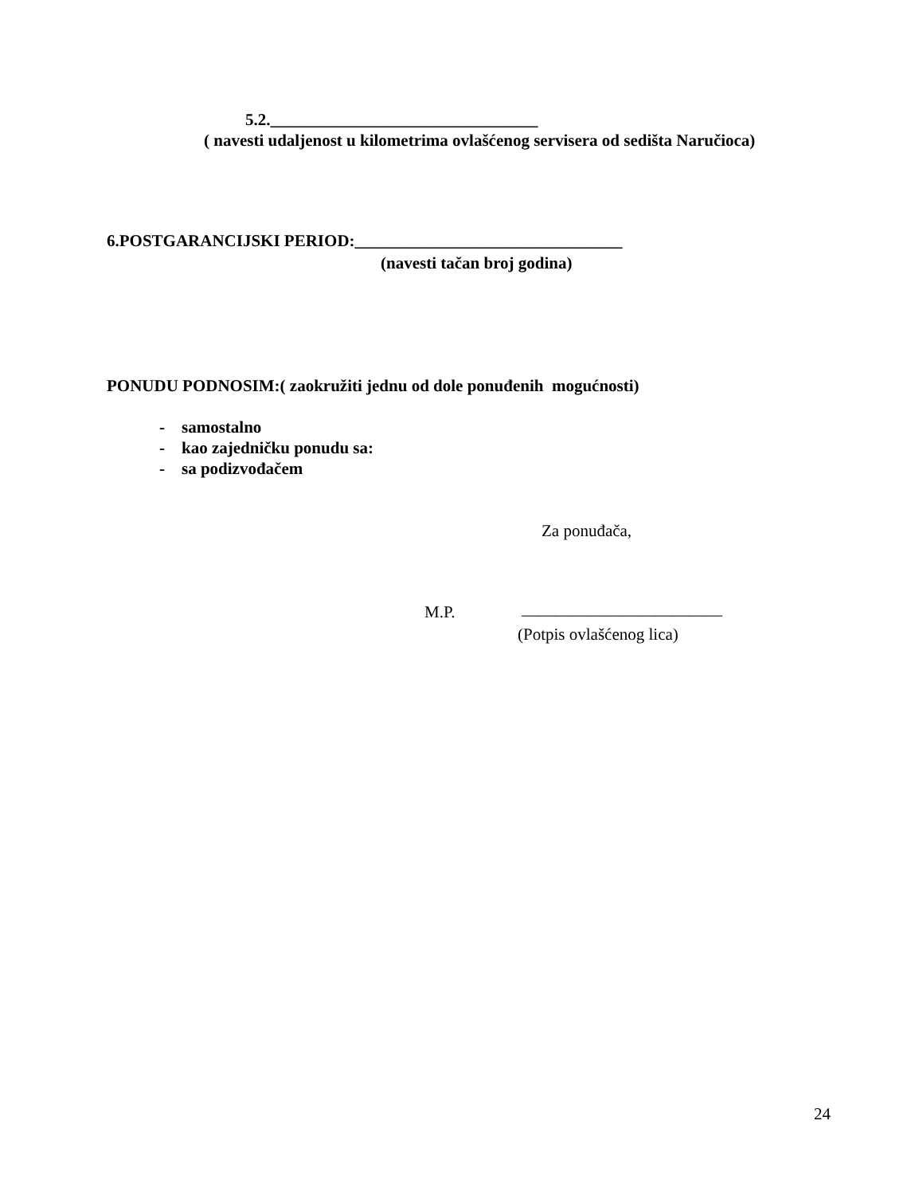5.2.________________________________
( navesti udaljenost u kilometrima ovlašćenog servisera od sedišta Naručioca)
6.POSTGARANCIJSKI PERIOD:________________________________
(navesti tačan broj godina)
PONUDU PODNOSIM:( zaokružiti jednu od dole ponuđenih mogućnosti)
- samostalno
- kao zajedničku ponudu sa:
- sa podizvođačem
Za ponuđača,
M.P. ________________________
(Potpis ovlašćenog lica)
24